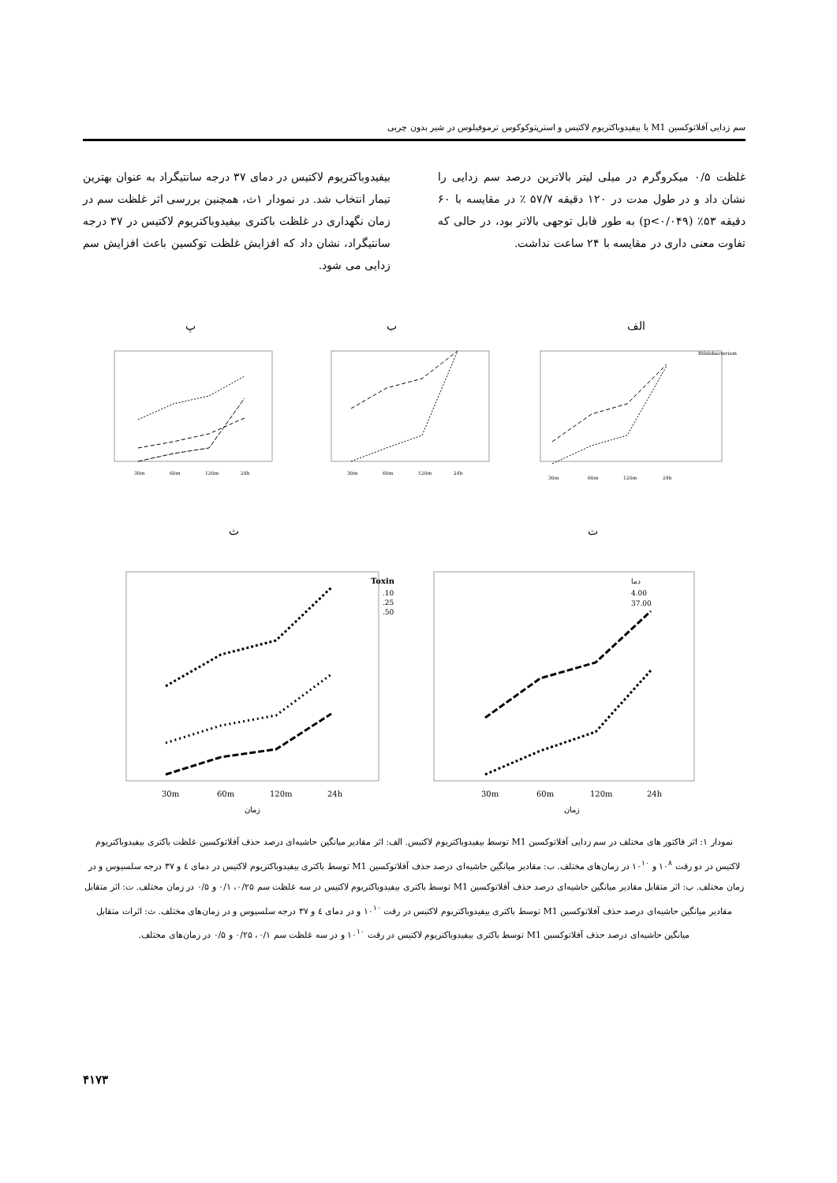سم زدایی آفلاتوکسین M1 با بیفیدوباکتریوم لاکتیس و استرپتوکوکوس ترموفیلوس در شیر بدون چربی
بیفیدوباکتریوم لاکتیس در دمای ۳۷ درجه سانتیگراد به عنوان بهترین تیمار انتخاب شد. در نمودار ۱ث، همچنین بررسی اثر غلظت سم در زمان نگهداری در غلظت باکتری بیفیدوباکتریوم لاکتیس در ۳۷ درجه سانتیگراد، نشان داد که افزایش غلظت توکسین باعث افزایش سم زدایی می شود.
غلظت ۰/۵ میکروگرم در میلی لیتر بالاترین درصد سم زدایی را نشان داد و در طول مدت در ۱۲۰ دقیقه ۵۷/۷ ٪ در مقایسه با ۶۰ دقیقه ۵۳٪ (p<۰/۰۴۹) به طور قابل توجهی بالاتر بود، در حالی که تفاوت معنی داری در مقایسه با ۲۴ ساعت نداشت.
الف
ب
پ
30m
60m
120m
24h
Bifidobacterium
30m
60m
120m
24h
30m
60m
120m
24h
ت
ث
دما
4.00
37.00
30m
60m
120m
24h
زمان
Toxin
.10
.25
.50
30m
60m
120m
24h
زمان
نمودار ۱: اثر فاکتور های مختلف در سم زدایی آفلاتوکسین M1 توسط بیفیدوباکتریوم لاکتیس. الف: اثر مقادیر میانگین حاشیه‌ای درصد حذف آفلاتوکسین غلظت باکتری بیفیدوباکتریوم لاکتیس در دو رقت ۱۰<sup>۸</sup> و ۱۰<sup>۱۰</sup> در زمان‌های مختلف. ب: مقادیر میانگین حاشیه‌ای درصد حذف آفلاتوکسین M1 توسط باکتری بیفیدوباکتریوم لاکتیس در دمای ٤ و ۳۷ درجه سلسیوس و در زمان مختلف. پ: اثر متقابل مقادیر میانگین حاشیه‌ای درصد حذف آفلاتوکسین M1 توسط باکتری بیفیدوباکتریوم لاکتیس در سه غلظت سم ۰/۲۵، ۰/۱ و ۰/۵ در زمان مختلف. ت: اثر متقابل مقادیر میانگین حاشیه‌ای درصد حذف آفلاتوکسین M1 توسط باکتری بیفیدوباکتریوم لاکتیس در رقت ۱۰<sup>۱۰</sup> و در دمای ٤ و ۳۷ درجه سلسیوس و در زمان‌های مختلف. ث: اثرات متقابل میانگین حاشیه‌ای درصد حذف آفلاتوکسین M1 توسط باکتری بیفیدوباکتریوم لاکتیس در رقت ۱۰<sup>۱۰</sup> و در سه غلظت سم ۰/۱، ۰/۲۵ و ۰/۵ در زمان‌های مختلف.
۴۱۷۳